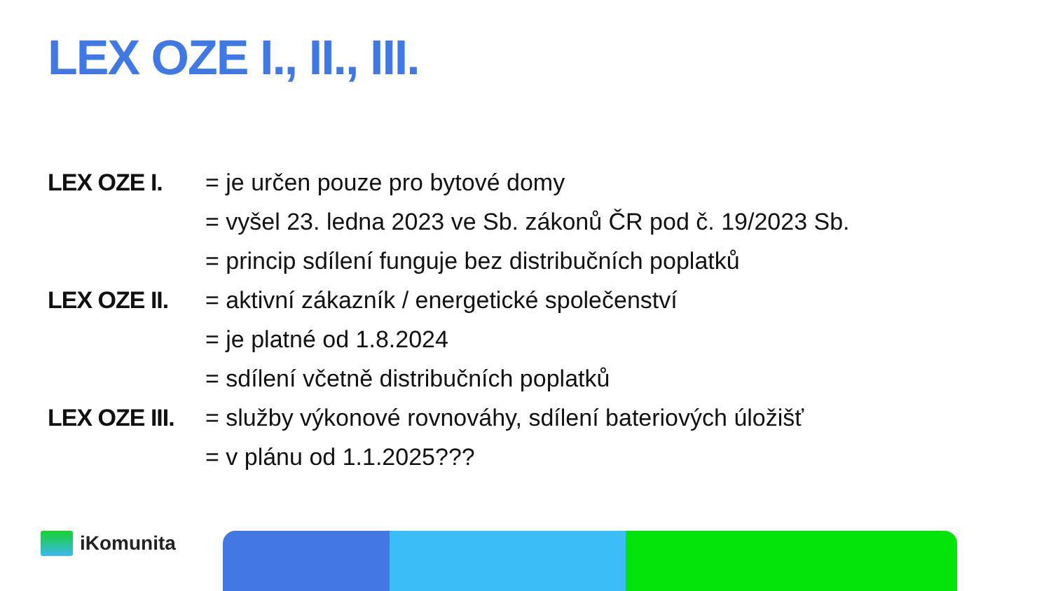LEX OZE I., II., III.
| LEX OZE I. | = je určen pouze pro bytové domy |
| | = vyšel 23. ledna 2023 ve Sb. zákonů ČR pod č. 19/2023 Sb. |
| | = princip sdílení funguje bez distribučních poplatků |
| LEX OZE II. | = aktivní zákazník / energetické společenství |
| | = je platné od 1.8.2024 |
| | = sdílení včetně distribučních poplatků |
| LEX OZE III. | = služby výkonové rovnováhy, sdílení bateriových úložišť |
| | = v plánu od 1.1.2025??? |
iKomunita